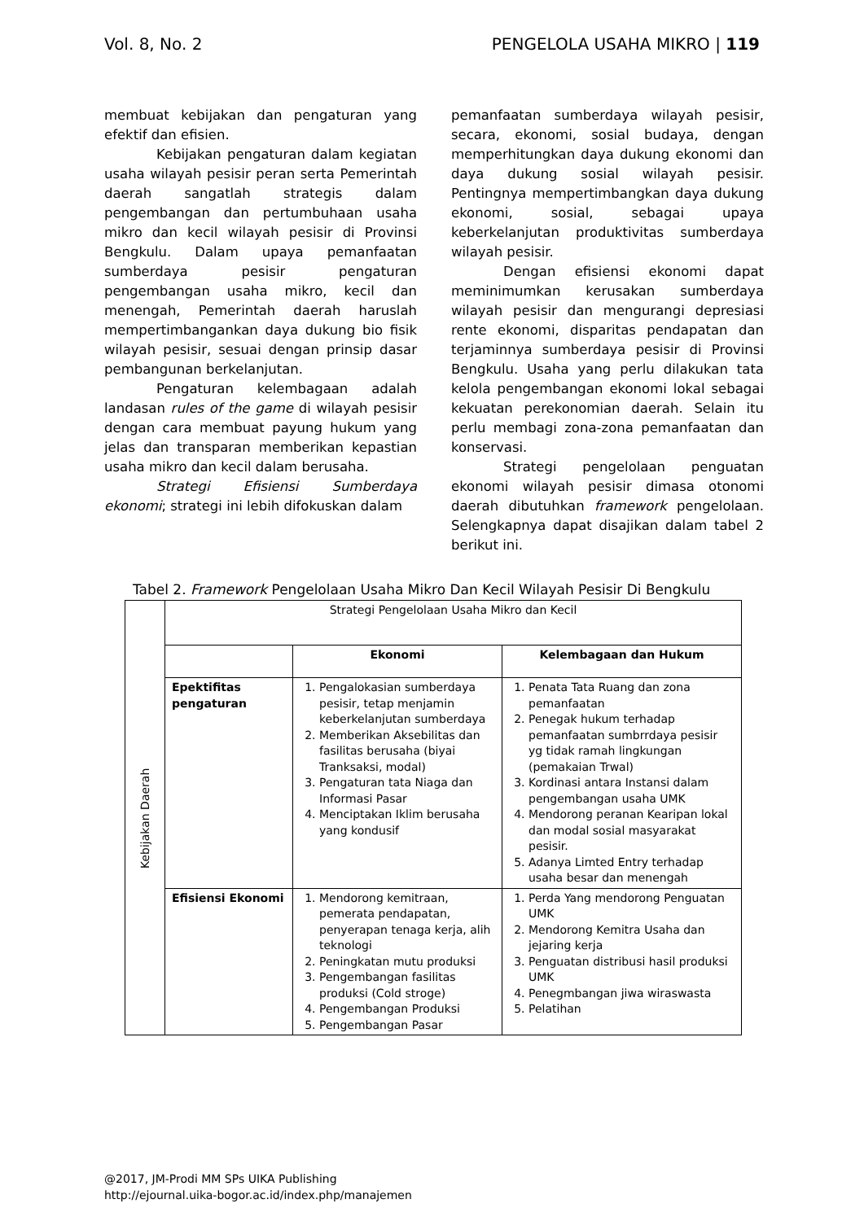Vol. 8, No. 2 PENGELOLA USAHA MIKRO | 119
membuat kebijakan dan pengaturan yang efektif dan efisien.
Kebijakan pengaturan dalam kegiatan usaha wilayah pesisir peran serta Pemerintah daerah sangatlah strategis dalam pengembangan dan pertumbuhaan usaha mikro dan kecil wilayah pesisir di Provinsi Bengkulu. Dalam upaya pemanfaatan sumberdaya pesisir pengaturan pengembangan usaha mikro, kecil dan menengah, Pemerintah daerah haruslah mempertimbangankan daya dukung bio fisik wilayah pesisir, sesuai dengan prinsip dasar pembangunan berkelanjutan.
Pengaturan kelembagaan adalah landasan rules of the game di wilayah pesisir dengan cara membuat payung hukum yang jelas dan transparan memberikan kepastian usaha mikro dan kecil dalam berusaha.
Strategi Efisiensi Sumberdaya ekonomi; strategi ini lebih difokuskan dalam
pemanfaatan sumberdaya wilayah pesisir, secara, ekonomi, sosial budaya, dengan memperhitungkan daya dukung ekonomi dan daya dukung sosial wilayah pesisir. Pentingnya mempertimbangkan daya dukung ekonomi, sosial, sebagai upaya keberkelanjutan produktivitas sumberdaya wilayah pesisir.
Dengan efisiensi ekonomi dapat meminimumkan kerusakan sumberdaya wilayah pesisir dan mengurangi depresiasi rente ekonomi, disparitas pendapatan dan terjaminnya sumberdaya pesisir di Provinsi Bengkulu. Usaha yang perlu dilakukan tata kelola pengembangan ekonomi lokal sebagai kekuatan perekonomian daerah. Selain itu perlu membagi zona-zona pemanfaatan dan konservasi.
Strategi pengelolaan penguatan ekonomi wilayah pesisir dimasa otonomi daerah dibutuhkan framework pengelolaan. Selengkapnya dapat disajikan dalam tabel 2 berikut ini.
Tabel 2. Framework Pengelolaan Usaha Mikro Dan Kecil Wilayah Pesisir Di Bengkulu
| Kebijakan Daerah | Strategi Pengelolaan Usaha Mikro dan Kecil | | |
| | | Ekonomi | Kelembagaan dan Hukum |
| | Epektifitas pengaturan | 1. Pengalokasian sumberdaya pesisir, tetap menjamin keberkelanjutan sumberdaya 2. Memberikan Aksebilitas dan fasilitas berusaha (biyai Tranksaksi, modal) 3. Pengaturan tata Niaga dan Informasi Pasar 4. Menciptakan Iklim berusaha yang kondusif | 1. Penata Tata Ruang dan zona pemanfaatan 2. Penegak hukum terhadap pemanfaatan sumbrrdaya pesisir yg tidak ramah lingkungan (pemakaian Trwal) 3. Kordinasi antara Instansi dalam pengembangan usaha UMK 4. Mendorong peranan Kearipan lokal dan modal sosial masyarakat pesisir. 5. Adanya Limted Entry terhadap usaha besar dan menengah |
| | Efisiensi Ekonomi | 1. Mendorong kemitraan, pemerata pendapatan, penyerapan tenaga kerja, alih teknologi 2. Peningkatan mutu produksi 3. Pengembangan fasilitas produksi (Cold stroge) 4. Pengembangan Produksi 5. Pengembangan Pasar | 1. Perda Yang mendorong Penguatan UMK 2. Mendorong Kemitra Usaha dan jejaring kerja 3. Penguatan distribusi hasil produksi UMK 4. Penegmbangan jiwa wiraswasta 5. Pelatihan |
@2017, JM-Prodi MM SPs UIKA Publishing
http://ejournal.uika-bogor.ac.id/index.php/manajemen